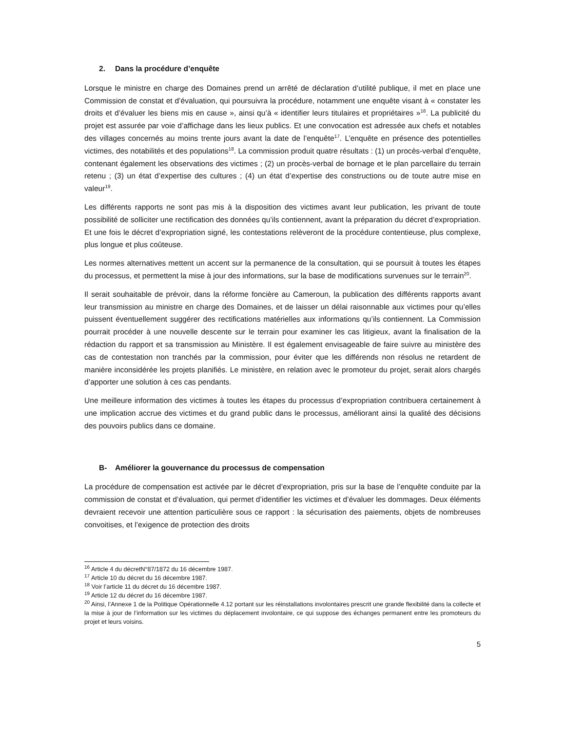2. Dans la procédure d’enquête
Lorsque le ministre en charge des Domaines prend un arrêté de déclaration d’utilité publique, il met en place une Commission de constat et d’évaluation, qui poursuivra la procédure, notamment une enquête visant à « constater les droits et d’évaluer les biens mis en cause », ainsi qu’à « identifier leurs titulaires et propriétaires »<sup>16</sup>. La publicité du projet est assurée par voie d’affichage dans les lieux publics. Et une convocation est adressée aux chefs et notables des villages concernés au moins trente jours avant la date de l’enquête<sup>17</sup>. L’enquête en présence des potentielles victimes, des notabilités et des populations<sup>18</sup>. La commission produit quatre résultats : (1) un procès-verbal d’enquête, contenant également les observations des victimes ; (2) un procès-verbal de bornage et le plan parcellaire du terrain retenu ; (3) un état d’expertise des cultures ; (4) un état d’expertise des constructions ou de toute autre mise en valeur<sup>19</sup>.
Les différents rapports ne sont pas mis à la disposition des victimes avant leur publication, les privant de toute possibilité de solliciter une rectification des données qu’ils contiennent, avant la préparation du décret d’expropriation. Et une fois le décret d’expropriation signé, les contestations relèveront de la procédure contentieuse, plus complexe, plus longue et plus coûteuse.
Les normes alternatives mettent un accent sur la permanence de la consultation, qui se poursuit à toutes les étapes du processus, et permettent la mise à jour des informations, sur la base de modifications survenues sur le terrain<sup>20</sup>.
Il serait souhaitable de prévoir, dans la réforme foncière au Cameroun, la publication des différents rapports avant leur transmission au ministre en charge des Domaines, et de laisser un délai raisonnable aux victimes pour qu’elles puissent éventuellement suggérer des rectifications matérielles aux informations qu’ils contiennent. La Commission pourrait procéder à une nouvelle descente sur le terrain pour examiner les cas litigieux, avant la finalisation de la rédaction du rapport et sa transmission au Ministère. Il est également envisageable de faire suivre au ministère des cas de contestation non tranchés par la commission, pour éviter que les différends non résolus ne retardent de manière inconsidérée les projets planifiés. Le ministère, en relation avec le promoteur du projet, serait alors chargés d’apporter une solution à ces cas pendants.
Une meilleure information des victimes à toutes les étapes du processus d’expropriation contribuera certainement à une implication accrue des victimes et du grand public dans le processus, améliorant ainsi la qualité des décisions des pouvoirs publics dans ce domaine.
B- Améliorer la gouvernance du processus de compensation
La procédure de compensation est activée par le décret d’expropriation, pris sur la base de l’enquête conduite par la commission de constat et d’évaluation, qui permet d’identifier les victimes et d’évaluer les dommages. Deux éléments devraient recevoir une attention particulière sous ce rapport : la sécurisation des paiements, objets de nombreuses convoitises, et l’exigence de protection des droits
<sup>16</sup> Article 4 du décretN°87/1872 du 16 décembre 1987.
<sup>17</sup> Article 10 du décret du 16 décembre 1987.
<sup>18</sup> Voir l’article 11 du décret du 16 décembre 1987.
<sup>19</sup> Article 12 du décret du 16 décembre 1987.
<sup>20</sup> Ainsi, l’Annexe 1 de la Politique Opérationnelle 4.12 portant sur les réinstallations involontaires prescrit une grande flexibilité dans la collecte et la mise à jour de l’information sur les victimes du déplacement involontaire, ce qui suppose des échanges permanent entre les promoteurs du projet et leurs voisins.
5